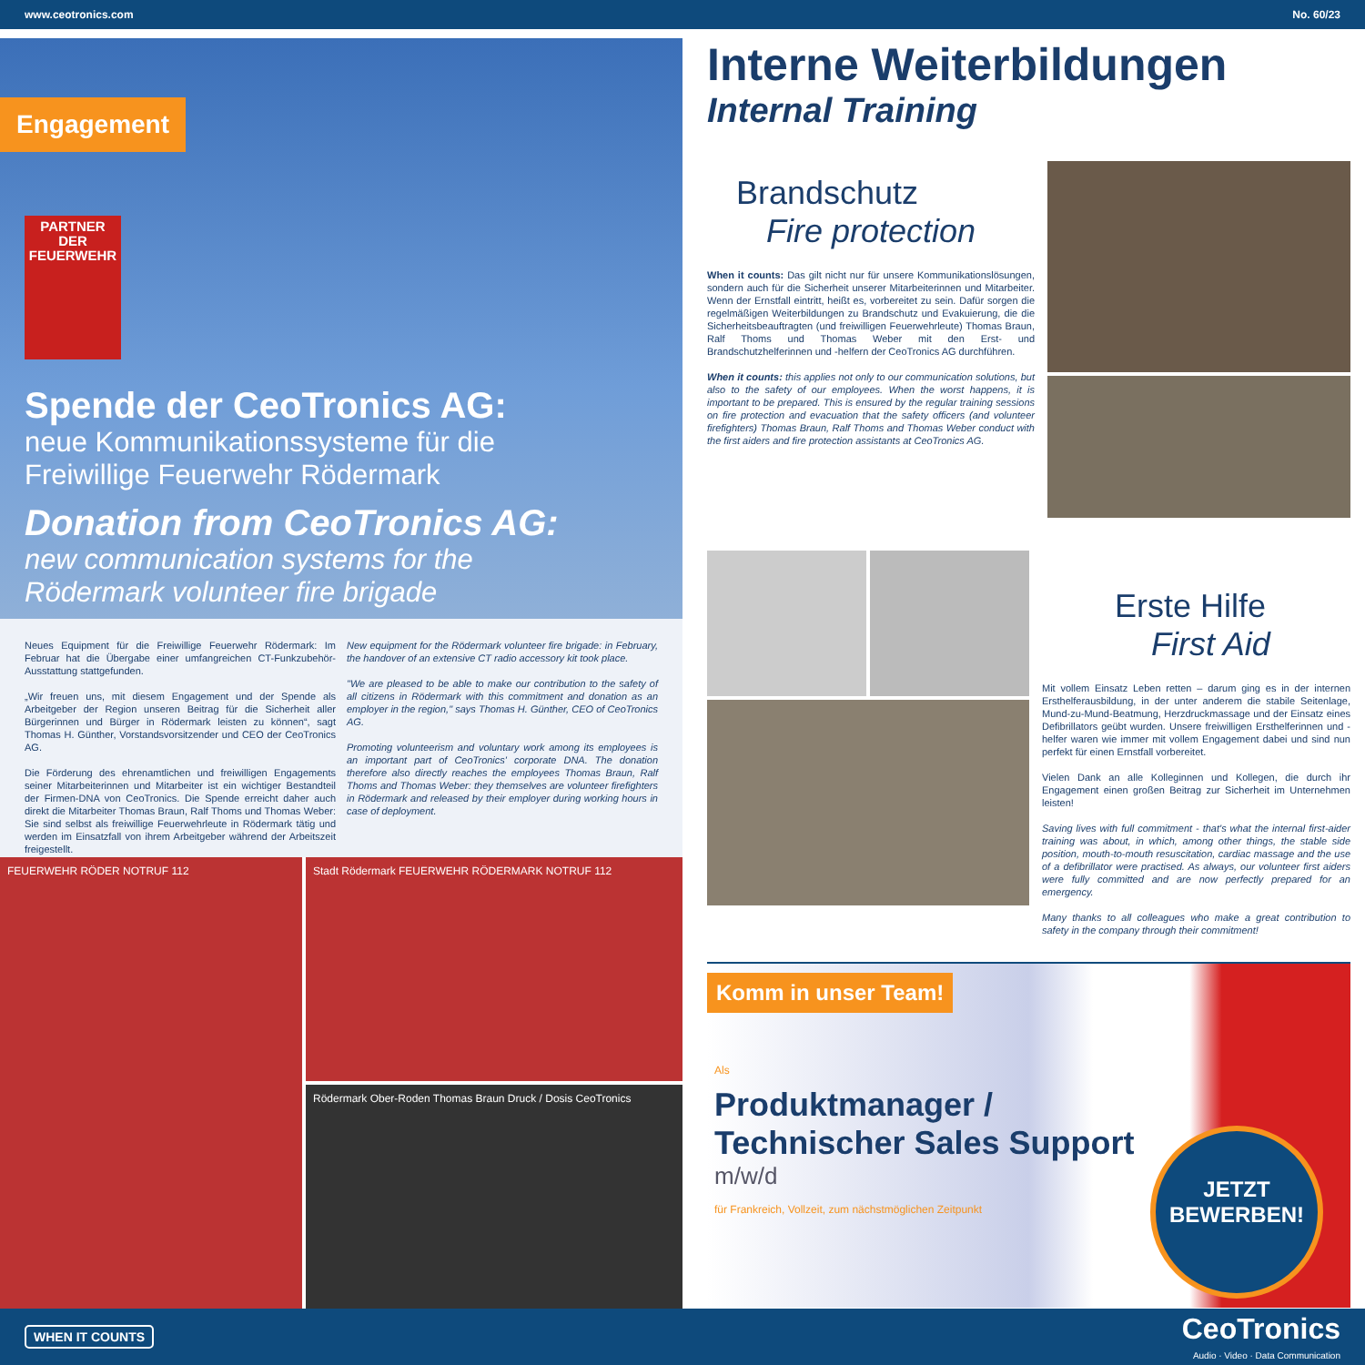www.ceotronics.com No. 60/23
Engagement
PARTNER
DER
FEUERWEHR
Spende der CeoTronics AG:
neue Kommunikationssysteme für die
Freiwillige Feuerwehr Rödermark
Donation from CeoTronics AG:
new communication systems for the
Rödermark volunteer fire brigade
Neues Equipment für die Freiwillige Feuerwehr Rödermark: Im Februar hat die Übergabe einer umfangreichen CT-Funkzubehör-Ausstattung stattgefunden.
„Wir freuen uns, mit diesem Engagement und der Spende als Arbeitgeber der Region unseren Beitrag für die Sicherheit aller Bürgerinnen und Bürger in Rödermark leisten zu können“, sagt Thomas H. Günther, Vorstandsvorsitzender und CEO der CeoTronics AG.
Die Förderung des ehrenamtlichen und freiwilligen Engagements seiner Mitarbeiterinnen und Mitarbeiter ist ein wichtiger Bestandteil der Firmen-DNA von CeoTronics. Die Spende erreicht daher auch direkt die Mitarbeiter Thomas Braun, Ralf Thoms und Thomas Weber: Sie sind selbst als freiwillige Feuerwehrleute in Rödermark tätig und werden im Einsatzfall von ihrem Arbeitgeber während der Arbeitszeit freigestellt.
New equipment for the Rödermark volunteer fire brigade: in February, the handover of an extensive CT radio accessory kit took place.
"We are pleased to be able to make our contribution to the safety of all citizens in Rödermark with this commitment and donation as an employer in the region," says Thomas H. Günther, CEO of CeoTronics AG.
Promoting volunteerism and voluntary work among its employees is an important part of CeoTronics' corporate DNA. The donation therefore also directly reaches the employees Thomas Braun, Ralf Thoms and Thomas Weber: they themselves are volunteer firefighters in Rödermark and released by their employer during working hours in case of deployment.
FEUERWEHR RÖDER NOTRUF 112 Stadt Rödermark FEUERWEHR RÖDERMARK NOTRUF 112
Rödermark Ober-Roden Thomas Braun Druck / Dosis CeoTronics
Interne Weiterbildungen
Internal Training
Brandschutz
Fire protection
When it counts: Das gilt nicht nur für unsere Kommunikationslösungen, sondern auch für die Sicherheit unserer Mitarbeiterinnen und Mitarbeiter. Wenn der Ernstfall eintritt, heißt es, vorbereitet zu sein. Dafür sorgen die regelmäßigen Weiterbildungen zu Brandschutz und Evakuierung, die die Sicherheitsbeauftragten (und freiwilligen Feuerwehrleute) Thomas Braun, Ralf Thoms und Thomas Weber mit den Erst- und Brandschutzhelferinnen und -helfern der CeoTronics AG durchführen.
When it counts: this applies not only to our communication solutions, but also to the safety of our employees. When the worst happens, it is important to be prepared. This is ensured by the regular training sessions on fire protection and evacuation that the safety officers (and volunteer firefighters) Thomas Braun, Ralf Thoms and Thomas Weber conduct with the first aiders and fire protection assistants at CeoTronics AG.
Erste Hilfe
First Aid
Mit vollem Einsatz Leben retten – darum ging es in der internen Ersthelferausbildung, in der unter anderem die stabile Seitenlage, Mund-zu-Mund-Beatmung, Herzdruckmassage und der Einsatz eines Defibrillators geübt wurden. Unsere freiwilligen Ersthelferinnen und -helfer waren wie immer mit vollem Engagement dabei und sind nun perfekt für einen Ernstfall vorbereitet.
Vielen Dank an alle Kolleginnen und Kollegen, die durch ihr Engagement einen großen Beitrag zur Sicherheit im Unternehmen leisten!
Saving lives with full commitment - that's what the internal first-aider training was about, in which, among other things, the stable side position, mouth-to-mouth resuscitation, cardiac massage and the use of a defibrillator were practised. As always, our volunteer first aiders were fully committed and are now perfectly prepared for an emergency.
Many thanks to all colleagues who make a great contribution to safety in the company through their commitment!
Komm in unser Team!
Als
Produktmanager /
Technischer Sales Support
JETZT
BEWERBEN!
m/w/d
für Frankreich, Vollzeit, zum nächstmöglichen Zeitpunkt
WHEN IT COUNTS CeoTronics
Audio · Video · Data Communication